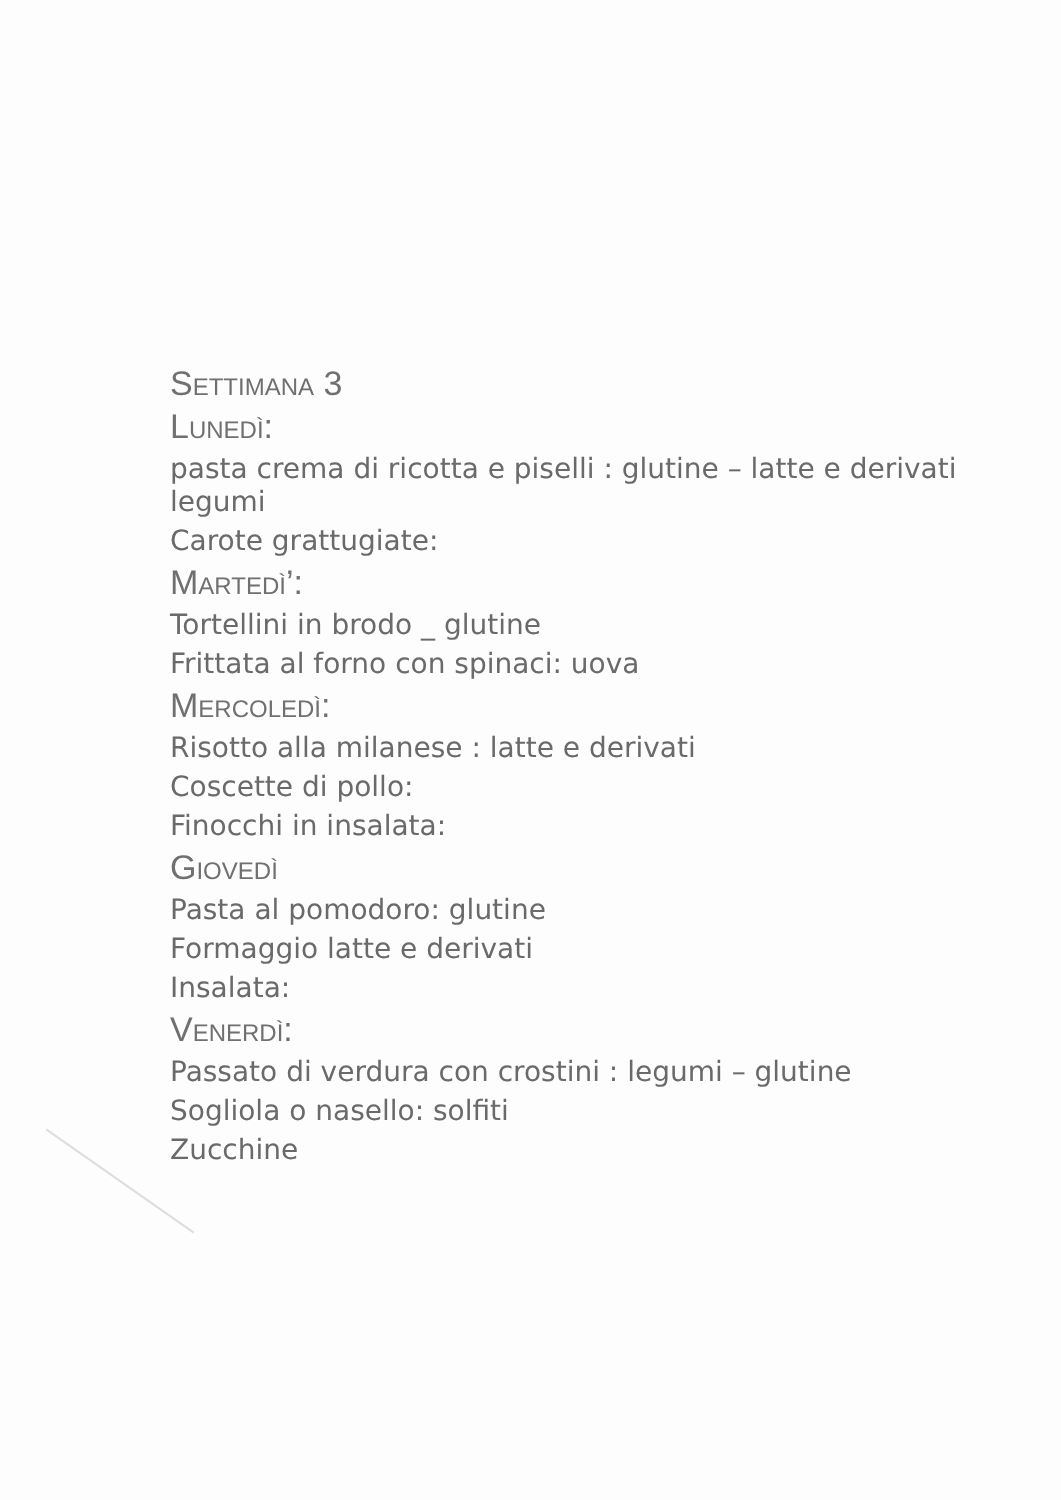Settimana 3
Lunedì:
pasta crema di ricotta e piselli : glutine – latte e derivati legumi
Carote grattugiate:
Martedì’:
Tortellini in brodo _ glutine
Frittata al forno con spinaci: uova
Mercoledì:
Risotto alla milanese : latte e derivati
Coscette di pollo:
Finocchi in insalata:
Giovedì
Pasta al pomodoro: glutine
Formaggio latte e derivati
Insalata:
Venerdì:
Passato di verdura con crostini : legumi – glutine
Sogliola o nasello: solfiti
Zucchine